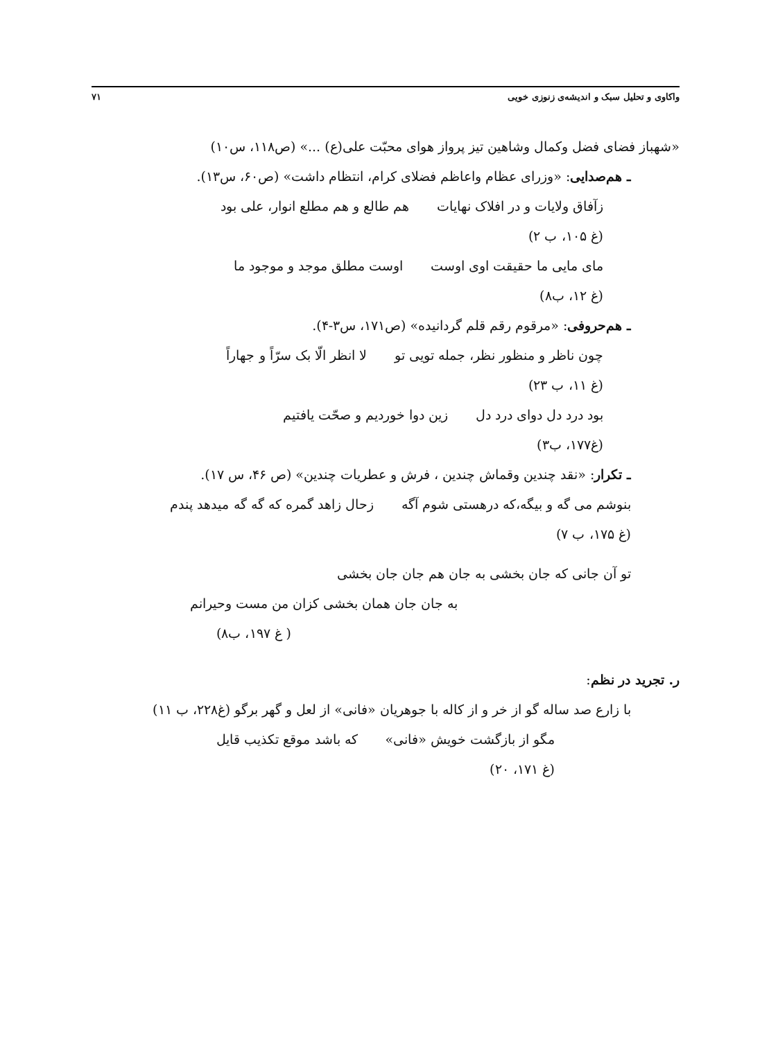واکاوی و تحلیل سبک و اندیشه‌ی زنوزی خویی ۷۱
«شهباز فضای فضل وکمال وشاهین تیز پرواز هوای محبّت علی(ع) ...» (ص۱۱۸، س۱۰)
ـ هم‌صدایی: «وزرای عظام واعاظم فضلای کرام، انتظام داشت» (ص۶۰، س۱۳).
زآفاق ولایات و در افلاک نهایات هم طالع و هم مطلع انوار، علی بود
(غ ۱۰۵، ب ۲)
مای مایی ما حقیقت اوی اوست اوست مطلق موجد و موجود ما
(غ ۱۲، ب۸)
ـ هم‌حروفی: «مرقوم رقم قلم گردانیده» (ص۱۷۱، س۳-۴).
چون ناظر و منظور نظر، جمله تویی تو لا انظر الّا بک سرّاً و جهاراً
(غ ۱۱، ب ۲۳)
بود درد دل دوای درد دل زین دوا خوردیم و صحّت یافتیم
(غ۱۷۷، ب۳)
ـ تکرار: «نقد چندین وقماش چندین ، فرش و عطریات چندین» (ص ۴۶، س ۱۷).
بنوشم می گه و بیگه،که درهستی شوم آگه زحال زاهد گمره که گه گه میدهد پندم
(غ ۱۷۵، ب ۷)
تو آن جانی که جان بخشی به جان هم جان جان بخشی
به جان جان همان بخشی کزان من مست وحیرانم
( غ ۱۹۷، ب۸)
ر. تجرید در نظم:
با زارع صد ساله گو از خر و از کاله با جوهریان «فانی» از لعل و گهر برگو (غ۲۲۸، ب ۱۱)
مگو از بازگشت خویش «فانی» که باشد موقع تکذیب قایل
(غ ۱۷۱، ۲۰)